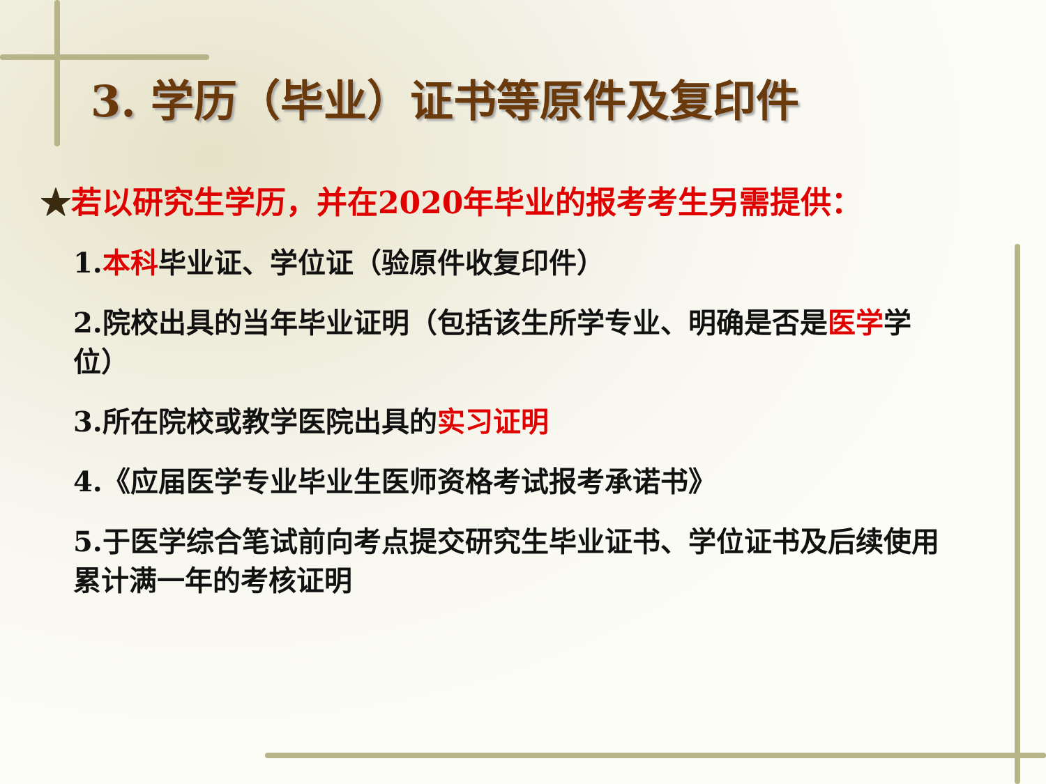3. 学历（毕业）证书等原件及复印件
★若以研究生学历，并在2020年毕业的报考考生另需提供：
1.本科毕业证、学位证（验原件收复印件）
2.院校出具的当年毕业证明（包括该生所学专业、明确是否是医学学位）
3.所在院校或教学医院出具的实习证明
4.《应届医学专业毕业生医师资格考试报考承诺书》
5.于医学综合笔试前向考点提交研究生毕业证书、学位证书及后续使用累计满一年的考核证明